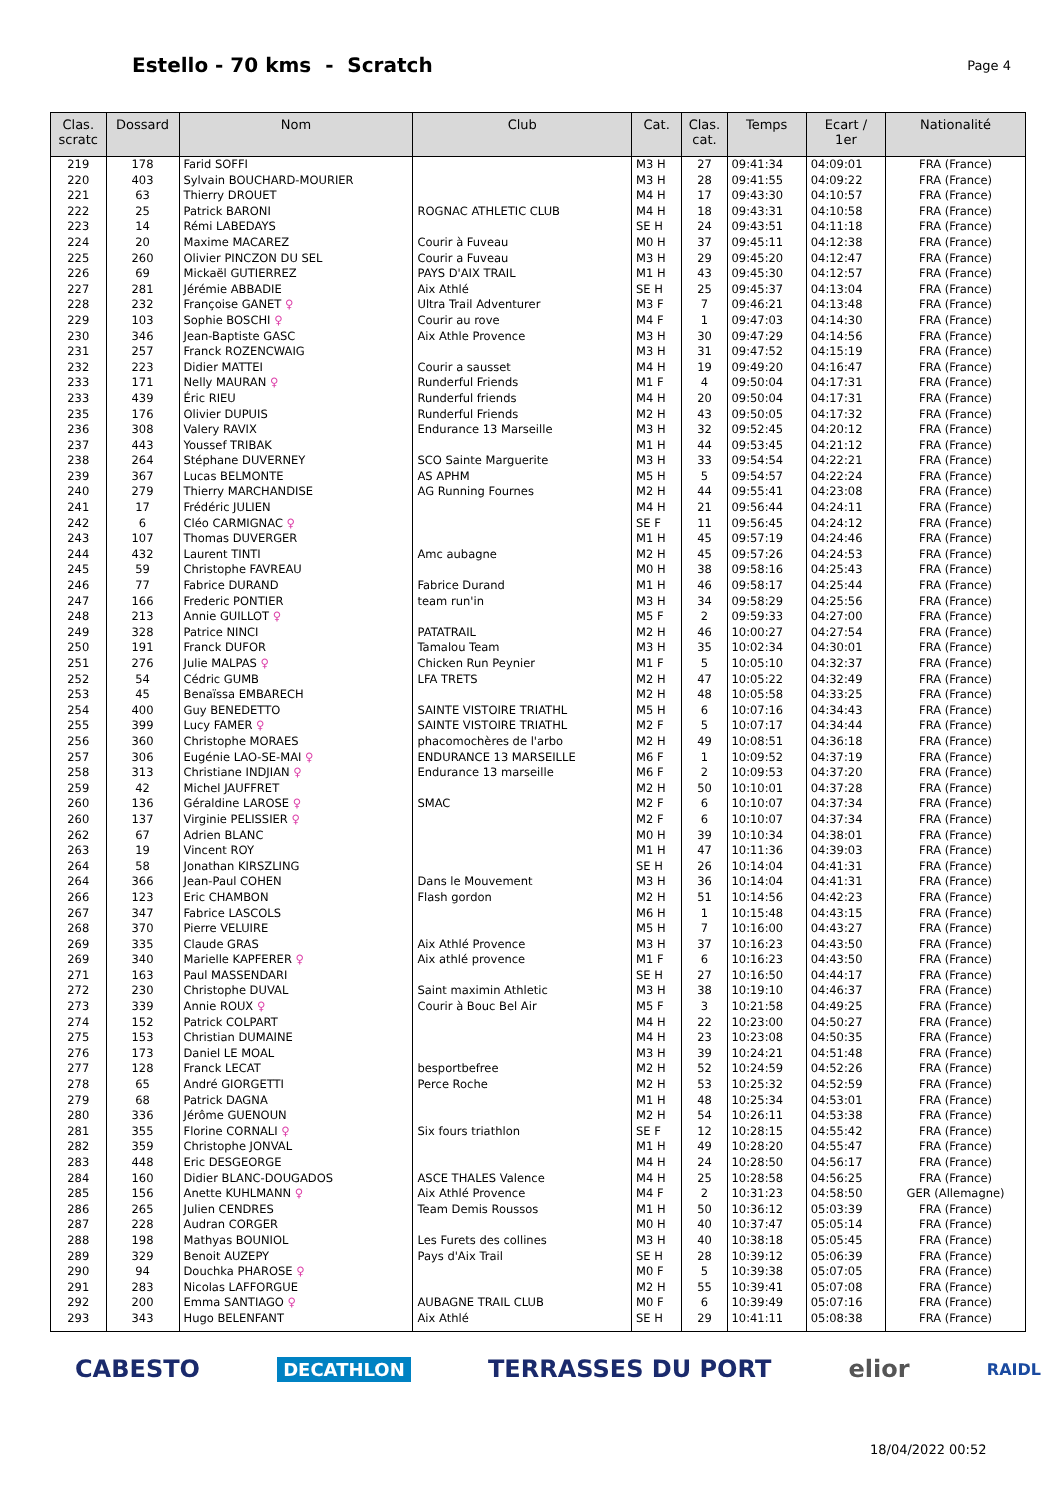Estello - 70 kms - Scratch
Page 4
| Clas. scratc | Dossard | Nom | Club | Cat. | Clas. cat. | Temps | Ecart / 1er | Nationalité |
| --- | --- | --- | --- | --- | --- | --- | --- | --- |
| 219 | 178 | Farid SOFFI | | M3 H | 27 | 09:41:34 | 04:09:01 | FRA (France) |
| 220 | 403 | Sylvain BOUCHARD-MOURIER | | M3 H | 28 | 09:41:55 | 04:09:22 | FRA (France) |
| 221 | 63 | Thierry DROUET | | M4 H | 17 | 09:43:30 | 04:10:57 | FRA (France) |
| 222 | 25 | Patrick BARONI | ROGNAC ATHLETIC CLUB | M4 H | 18 | 09:43:31 | 04:10:58 | FRA (France) |
| 223 | 14 | Rémi LABEDAYS | | SE H | 24 | 09:43:51 | 04:11:18 | FRA (France) |
| 224 | 20 | Maxime MACAREZ | Courir à Fuveau | M0 H | 37 | 09:45:11 | 04:12:38 | FRA (France) |
| 225 | 260 | Olivier PINCZON DU SEL | Courir a Fuveau | M3 H | 29 | 09:45:20 | 04:12:47 | FRA (France) |
| 226 | 69 | Mickaël GUTIERREZ | PAYS D'AIX TRAIL | M1 H | 43 | 09:45:30 | 04:12:57 | FRA (France) |
| 227 | 281 | Jérémie ABBADIE | Aix Athlé | SE H | 25 | 09:45:37 | 04:13:04 | FRA (France) |
| 228 | 232 | Françoise GANET ♀ | Ultra Trail Adventurer | M3 F | 7 | 09:46:21 | 04:13:48 | FRA (France) |
| 229 | 103 | Sophie BOSCHI ♀ | Courir au rove | M4 F | 1 | 09:47:03 | 04:14:30 | FRA (France) |
| 230 | 346 | Jean-Baptiste GASC | Aix Athle Provence | M3 H | 30 | 09:47:29 | 04:14:56 | FRA (France) |
| 231 | 257 | Franck ROZENCWAIG | | M3 H | 31 | 09:47:52 | 04:15:19 | FRA (France) |
| 232 | 223 | Didier MATTEI | Courir a sausset | M4 H | 19 | 09:49:20 | 04:16:47 | FRA (France) |
| 233 | 171 | Nelly MAURAN ♀ | Runderful Friends | M1 F | 4 | 09:50:04 | 04:17:31 | FRA (France) |
| 233 | 439 | Éric RIEU | Runderful friends | M4 H | 20 | 09:50:04 | 04:17:31 | FRA (France) |
| 235 | 176 | Olivier DUPUIS | Runderful Friends | M2 H | 43 | 09:50:05 | 04:17:32 | FRA (France) |
| 236 | 308 | Valery RAVIX | Endurance 13 Marseille | M3 H | 32 | 09:52:45 | 04:20:12 | FRA (France) |
| 237 | 443 | Youssef TRIBAK | | M1 H | 44 | 09:53:45 | 04:21:12 | FRA (France) |
| 238 | 264 | Stéphane DUVERNEY | SCO Sainte Marguerite | M3 H | 33 | 09:54:54 | 04:22:21 | FRA (France) |
| 239 | 367 | Lucas BELMONTE | AS APHM | M5 H | 5 | 09:54:57 | 04:22:24 | FRA (France) |
| 240 | 279 | Thierry MARCHANDISE | AG Running Fournes | M2 H | 44 | 09:55:41 | 04:23:08 | FRA (France) |
| 241 | 17 | Frédéric JULIEN | | M4 H | 21 | 09:56:44 | 04:24:11 | FRA (France) |
| 242 | 6 | Cléo CARMIGNAC ♀ | | SE F | 11 | 09:56:45 | 04:24:12 | FRA (France) |
| 243 | 107 | Thomas DUVERGER | | M1 H | 45 | 09:57:19 | 04:24:46 | FRA (France) |
| 244 | 432 | Laurent TINTI | Amc aubagne | M2 H | 45 | 09:57:26 | 04:24:53 | FRA (France) |
| 245 | 59 | Christophe FAVREAU | | M0 H | 38 | 09:58:16 | 04:25:43 | FRA (France) |
| 246 | 77 | Fabrice DURAND | Fabrice Durand | M1 H | 46 | 09:58:17 | 04:25:44 | FRA (France) |
| 247 | 166 | Frederic PONTIER | team run'in | M3 H | 34 | 09:58:29 | 04:25:56 | FRA (France) |
| 248 | 213 | Annie GUILLOT ♀ | | M5 F | 2 | 09:59:33 | 04:27:00 | FRA (France) |
| 249 | 328 | Patrice NINCI | PATATRAIL | M2 H | 46 | 10:00:27 | 04:27:54 | FRA (France) |
| 250 | 191 | Franck DUFOR | Tamalou Team | M3 H | 35 | 10:02:34 | 04:30:01 | FRA (France) |
| 251 | 276 | Julie MALPAS ♀ | Chicken Run Peynier | M1 F | 5 | 10:05:10 | 04:32:37 | FRA (France) |
| 252 | 54 | Cédric GUMB | LFA TRETS | M2 H | 47 | 10:05:22 | 04:32:49 | FRA (France) |
| 253 | 45 | Benaïssa EMBARECH | | M2 H | 48 | 10:05:58 | 04:33:25 | FRA (France) |
| 254 | 400 | Guy BENEDETTO | SAINTE VISTOIRE TRIATHL | M5 H | 6 | 10:07:16 | 04:34:43 | FRA (France) |
| 255 | 399 | Lucy FAMER ♀ | SAINTE VISTOIRE TRIATHL | M2 F | 5 | 10:07:17 | 04:34:44 | FRA (France) |
| 256 | 360 | Christophe MORAES | phacomochères de l'arbo | M2 H | 49 | 10:08:51 | 04:36:18 | FRA (France) |
| 257 | 306 | Eugénie LAO-SE-MAI ♀ | ENDURANCE 13 MARSEILLE | M6 F | 1 | 10:09:52 | 04:37:19 | FRA (France) |
| 258 | 313 | Christiane INDJIAN ♀ | Endurance 13 marseille | M6 F | 2 | 10:09:53 | 04:37:20 | FRA (France) |
| 259 | 42 | Michel JAUFFRET | | M2 H | 50 | 10:10:01 | 04:37:28 | FRA (France) |
| 260 | 136 | Géraldine LAROSE ♀ | SMAC | M2 F | 6 | 10:10:07 | 04:37:34 | FRA (France) |
| 260 | 137 | Virginie PELISSIER ♀ | | M2 F | 6 | 10:10:07 | 04:37:34 | FRA (France) |
| 262 | 67 | Adrien BLANC | | M0 H | 39 | 10:10:34 | 04:38:01 | FRA (France) |
| 263 | 19 | Vincent ROY | | M1 H | 47 | 10:11:36 | 04:39:03 | FRA (France) |
| 264 | 58 | Jonathan KIRSZLING | | SE H | 26 | 10:14:04 | 04:41:31 | FRA (France) |
| 264 | 366 | Jean-Paul COHEN | Dans le Mouvement | M3 H | 36 | 10:14:04 | 04:41:31 | FRA (France) |
| 266 | 123 | Eric CHAMBON | Flash gordon | M2 H | 51 | 10:14:56 | 04:42:23 | FRA (France) |
| 267 | 347 | Fabrice LASCOLS | | M6 H | 1 | 10:15:48 | 04:43:15 | FRA (France) |
| 268 | 370 | Pierre VELUIRE | | M5 H | 7 | 10:16:00 | 04:43:27 | FRA (France) |
| 269 | 335 | Claude GRAS | Aix Athlé Provence | M3 H | 37 | 10:16:23 | 04:43:50 | FRA (France) |
| 269 | 340 | Marielle KAPFERER ♀ | Aix athlé provence | M1 F | 6 | 10:16:23 | 04:43:50 | FRA (France) |
| 271 | 163 | Paul MASSENDARI | | SE H | 27 | 10:16:50 | 04:44:17 | FRA (France) |
| 272 | 230 | Christophe DUVAL | Saint maximin Athletic | M3 H | 38 | 10:19:10 | 04:46:37 | FRA (France) |
| 273 | 339 | Annie ROUX ♀ | Courir à Bouc Bel Air | M5 F | 3 | 10:21:58 | 04:49:25 | FRA (France) |
| 274 | 152 | Patrick COLPART | | M4 H | 22 | 10:23:00 | 04:50:27 | FRA (France) |
| 275 | 153 | Christian DUMAINE | | M4 H | 23 | 10:23:08 | 04:50:35 | FRA (France) |
| 276 | 173 | Daniel LE MOAL | | M3 H | 39 | 10:24:21 | 04:51:48 | FRA (France) |
| 277 | 128 | Franck LECAT | besportbefree | M2 H | 52 | 10:24:59 | 04:52:26 | FRA (France) |
| 278 | 65 | André GIORGETTI | Perce Roche | M2 H | 53 | 10:25:32 | 04:52:59 | FRA (France) |
| 279 | 68 | Patrick DAGNA | | M1 H | 48 | 10:25:34 | 04:53:01 | FRA (France) |
| 280 | 336 | Jérôme GUENOUN | | M2 H | 54 | 10:26:11 | 04:53:38 | FRA (France) |
| 281 | 355 | Florine CORNALI ♀ | Six fours triathlon | SE F | 12 | 10:28:15 | 04:55:42 | FRA (France) |
| 282 | 359 | Christophe JONVAL | | M1 H | 49 | 10:28:20 | 04:55:47 | FRA (France) |
| 283 | 448 | Eric DESGEORGE | | M4 H | 24 | 10:28:50 | 04:56:17 | FRA (France) |
| 284 | 160 | Didier BLANC-DOUGADOS | ASCE THALES Valence | M4 H | 25 | 10:28:58 | 04:56:25 | FRA (France) |
| 285 | 156 | Anette KUHLMANN ♀ | Aix Athlé Provence | M4 F | 2 | 10:31:23 | 04:58:50 | GER (Allemagne) |
| 286 | 265 | Julien CENDRES | Team Demis Roussos | M1 H | 50 | 10:36:12 | 05:03:39 | FRA (France) |
| 287 | 228 | Audran CORGER | | M0 H | 40 | 10:37:47 | 05:05:14 | FRA (France) |
| 288 | 198 | Mathyas BOUNIOL | Les Furets des collines | M3 H | 40 | 10:38:18 | 05:05:45 | FRA (France) |
| 289 | 329 | Benoit AUZEPY | Pays d'Aix Trail | SE H | 28 | 10:39:12 | 05:06:39 | FRA (France) |
| 290 | 94 | Douchka PHAROSE ♀ | | M0 F | 5 | 10:39:38 | 05:07:05 | FRA (France) |
| 291 | 283 | Nicolas LAFFORGUE | | M2 H | 55 | 10:39:41 | 05:07:08 | FRA (France) |
| 292 | 200 | Emma SANTIAGO ♀ | AUBAGNE TRAIL CLUB | M0 F | 6 | 10:39:49 | 05:07:16 | FRA (France) |
| 293 | 343 | Hugo BELENFANT | Aix Athlé | SE H | 29 | 10:41:11 | 05:08:38 | FRA (France) |
CABESTO DECATHLON TERRASSES DU PORT elior RAIDL
18/04/2022 00:52